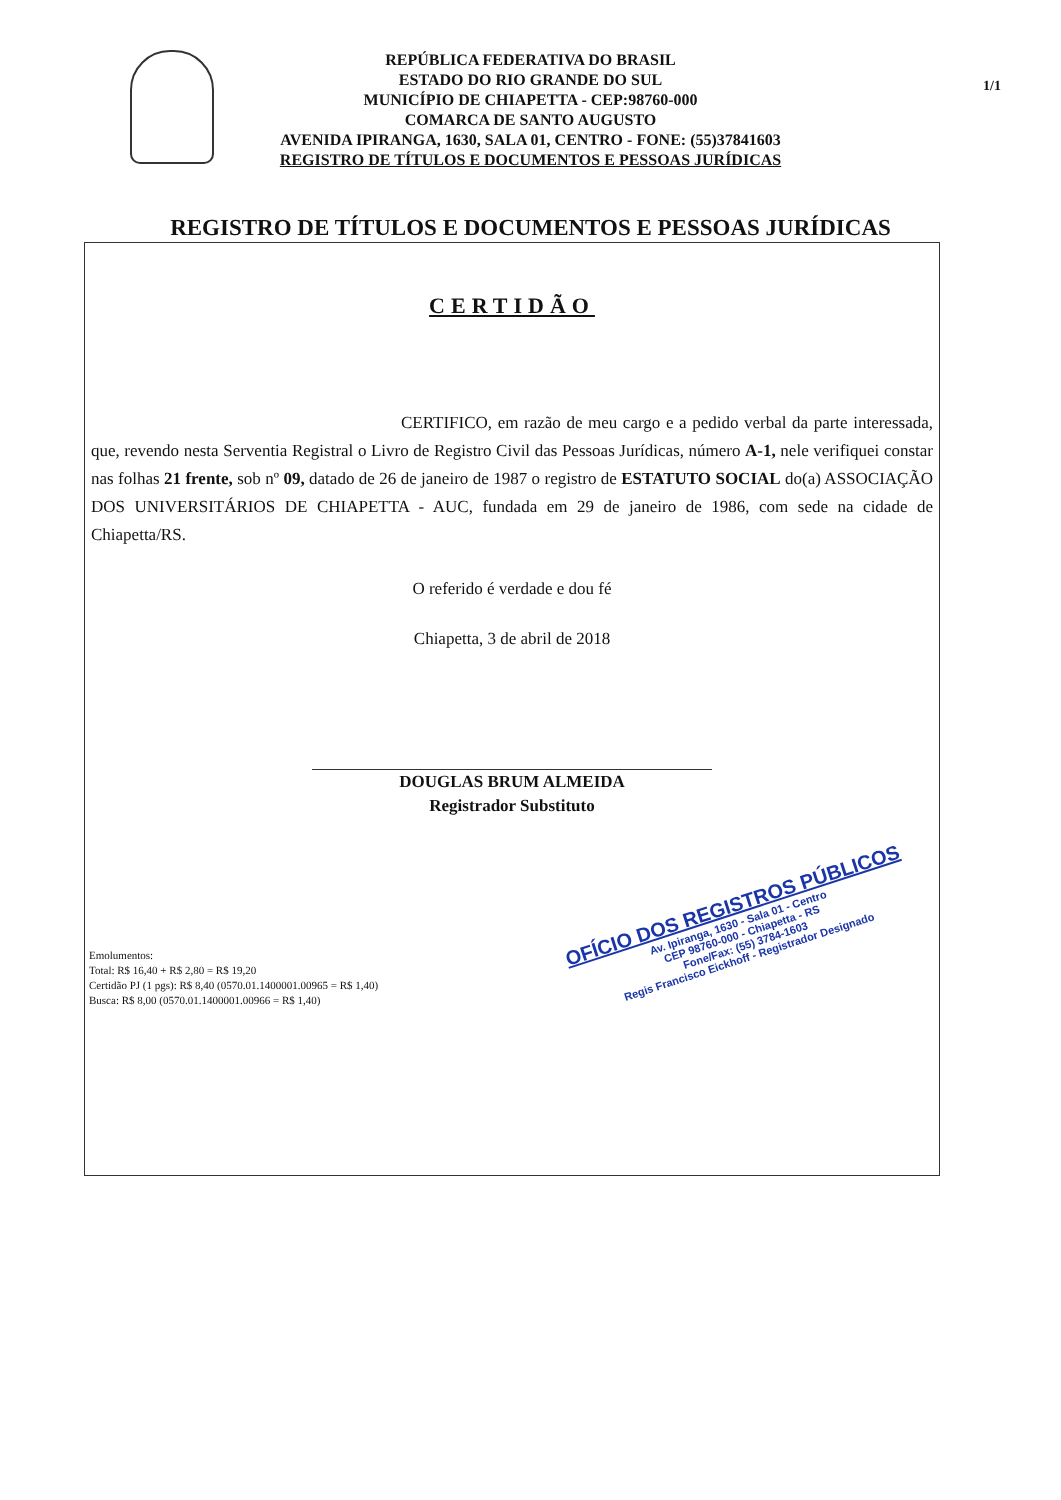1/1
REPÚBLICA FEDERATIVA DO BRASIL
ESTADO DO RIO GRANDE DO SUL
MUNICÍPIO DE CHIAPETTA - CEP:98760-000
COMARCA DE SANTO AUGUSTO
AVENIDA IPIRANGA, 1630, SALA 01, CENTRO - FONE: (55)37841603
REGISTRO DE TÍTULOS E DOCUMENTOS E PESSOAS JURÍDICAS
REGISTRO DE TÍTULOS E DOCUMENTOS E PESSOAS JURÍDICAS
CERTIDÃO
CERTIFICO, em razão de meu cargo e a pedido verbal da parte interessada, que, revendo nesta Serventia Registral o Livro de Registro Civil das Pessoas Jurídicas, número A-1, nele verifiquei constar nas folhas 21 frente, sob nº 09, datado de 26 de janeiro de 1987 o registro de ESTATUTO SOCIAL do(a) ASSOCIAÇÃO DOS UNIVERSITÁRIOS DE CHIAPETTA - AUC, fundada em 29 de janeiro de 1986, com sede na cidade de Chiapetta/RS.
O referido é verdade e dou fé
Chiapetta, 3 de abril de 2018
DOUGLAS BRUM ALMEIDA
Registrador Substituto
Emolumentos:
Total: R$ 16,40 + R$ 2,80 = R$ 19,20
Certidão PJ (1 pgs): R$ 8,40 (0570.01.1400001.00965 = R$ 1,40)
Busca: R$ 8,00 (0570.01.1400001.00966 = R$ 1,40)
OFÍCIO DOS REGISTROS PÚBLICOS
Av. Ipiranga, 1630 - Sala 01 - Centro
CEP 98760-000 - Chiapetta - RS
Fone/Fax: (55) 3784-1603
Regis Francisco Eickhoff - Registrador Designado